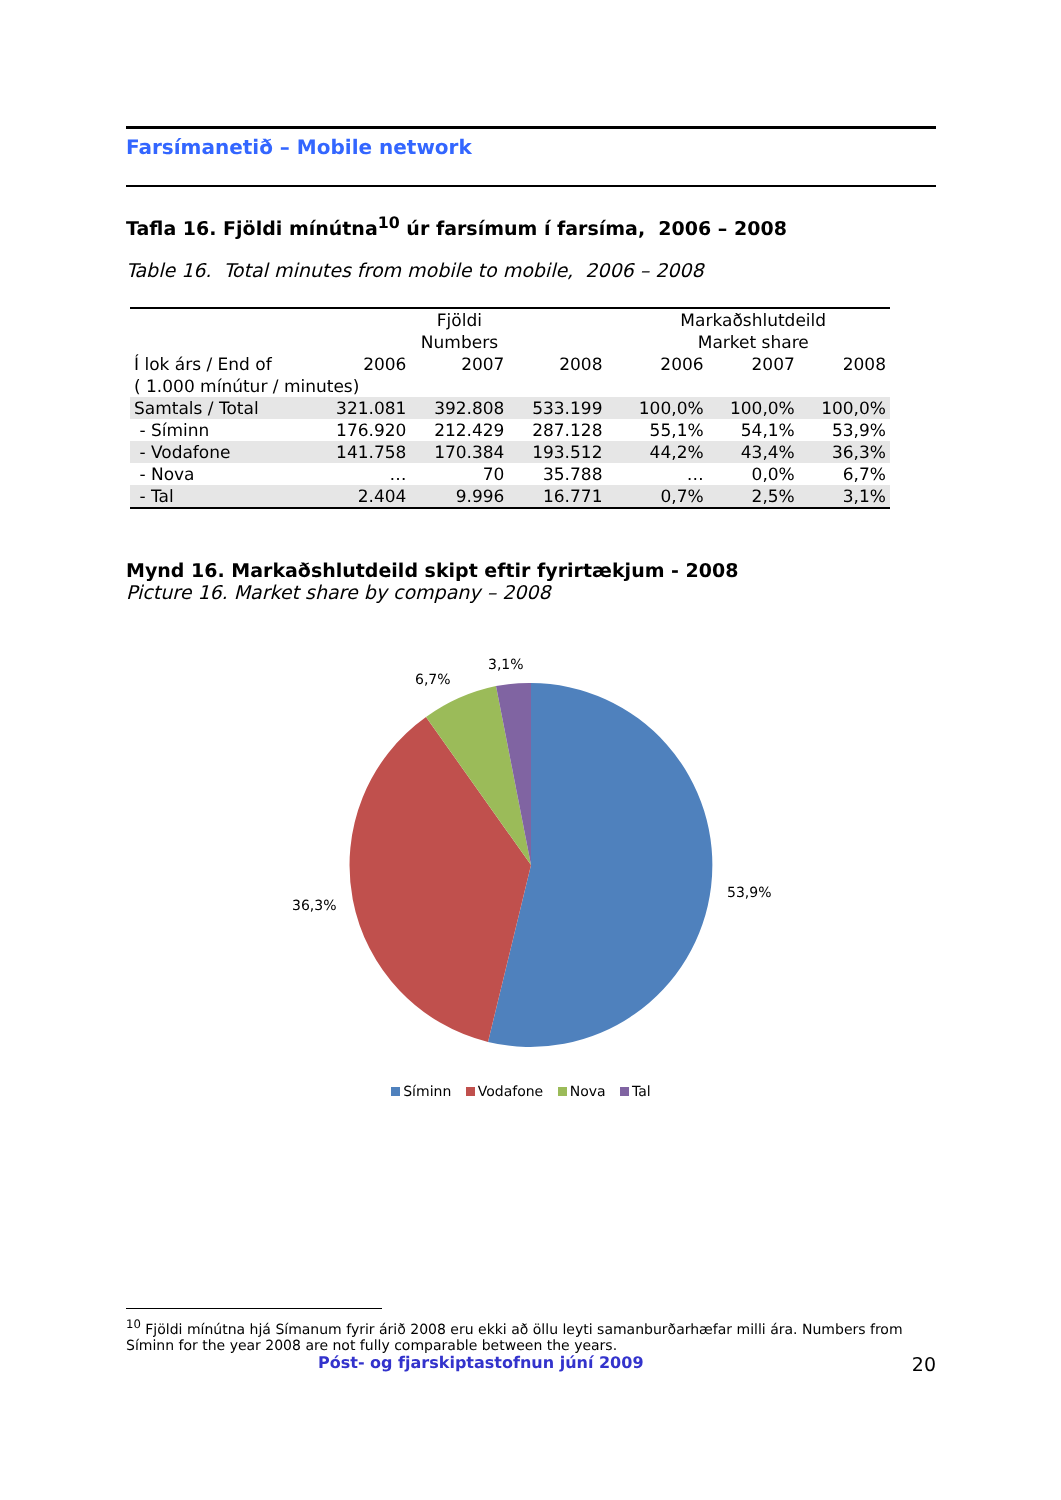Farsímanetið – Mobile network
Tafla 16. Fjöldi mínútna<sup>10</sup> úr farsímum í farsíma, 2006 – 2008
Table 16. Total minutes from mobile to mobile, 2006 – 2008
| | Fjöldi Numbers | | | | Markaðshlutdeild Market share | | |
| Í lok árs / End of | 2006 | 2007 | 2008 | | 2006 | 2007 | 2008 |
| ( 1.000 mínútur / minutes) | | | | | | | |
| Samtals / Total | 321.081 | 392.808 | 533.199 | | 100,0% | 100,0% | 100,0% |
| - Síminn | 176.920 | 212.429 | 287.128 | | 55,1% | 54,1% | 53,9% |
| - Vodafone | 141.758 | 170.384 | 193.512 | | 44,2% | 43,4% | 36,3% |
| - Nova | … | 70 | 35.788 | | … | 0,0% | 6,7% |
| - Tal | 2.404 | 9.996 | 16.771 | | 0,7% | 2,5% | 3,1% |
Mynd 16. Markaðshlutdeild skipt eftir fyrirtækjum - 2008
Picture 16. Market share by company – 2008
3,1%
6,7%
53,9%
36,3%
Síminn Vodafone Nova Tal
<sup>10</sup> Fjöldi mínútna hjá Símanum fyrir árið 2008 eru ekki að öllu leyti samanburðarhæfar milli ára. Numbers from Síminn for the year 2008 are not fully comparable between the years.
Póst- og fjarskiptastofnun júní 2009 20